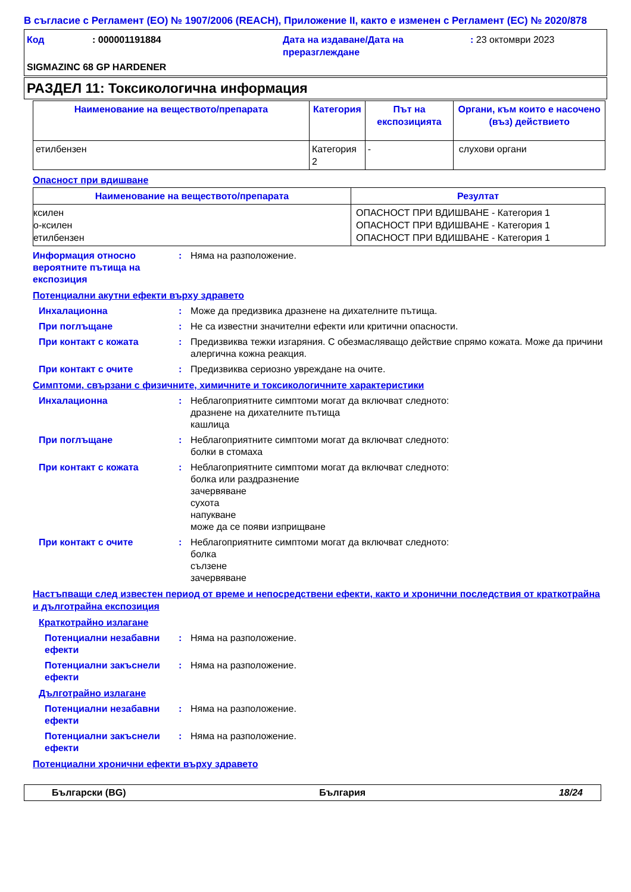В съгласие с Регламент (ЕО) № 1907/2006 (REACH), Приложение II, както е изменен с Регламент (ЕС) № 2020/878
Код: 000001191884 Дата на издаване/Дата на преразглеждане: 23 октомври 2023 SIGMAZINC 68 GP HARDENER
РАЗДЕЛ 11: Токсикологична информация
| Наименование на веществото/препарата | Категория | Път на експозицията | Органи, към които е насочено (въз) действието |
| --- | --- | --- | --- |
| етилбензен | Категория 2 | - | слухови органи |
Опасност при вдишване
| Наименование на веществото/препарата | Резултат |
| --- | --- |
| ксилен о-ксилен етилбензен | ОПАСНОСТ ПРИ ВДИШВАНЕ - Категория 1 ОПАСНОСТ ПРИ ВДИШВАНЕ - Категория 1 ОПАСНОСТ ПРИ ВДИШВАНЕ - Категория 1 |
Информация относно вероятните пътища на експозиция: Няма на разположение.
Потенциални акутни ефекти върху здравето
Инхалационна: Може да предизвика дразнене на дихателните пътища.
При поглъщане: Не са известни значителни ефекти или критични опасности.
При контакт с кожата: Предизвиква тежки изгаряния. С обезмасляващо действие спрямо кожата. Може да причини алергична кожна реакция.
При контакт с очите: Предизвиква сериозно увреждане на очите.
Симптоми, свързани с физичните, химичните и токсикологичните характеристики
Инхалационна: Неблагоприятните симптоми могат да включват следното:
дразнене на дихателните пътища
кашлица
При поглъщане: Неблагоприятните симптоми могат да включват следното:
болки в стомаха
При контакт с кожата: Неблагоприятните симптоми могат да включват следното:
болка или раздразнение
зачервяване
сухота
напукване
може да се появи изприщване
При контакт с очите: Неблагоприятните симптоми могат да включват следното:
болка
сълзене
зачервяване
Настъпващи след известен период от време и непосредствени ефекти, както и хронични последствия от краткотрайна и дълготрайна експозиция
Краткотрайно излагане
Потенциални незабавни ефекти: Няма на разположение.
Потенциални закъснели ефекти: Няма на разположение.
Дълготрайно излагане
Потенциални незабавни ефекти: Няма на разположение.
Потенциални закъснели ефекти: Няма на разположение.
Потенциални хронични ефекти върху здравето
Български (BG) България 18/24